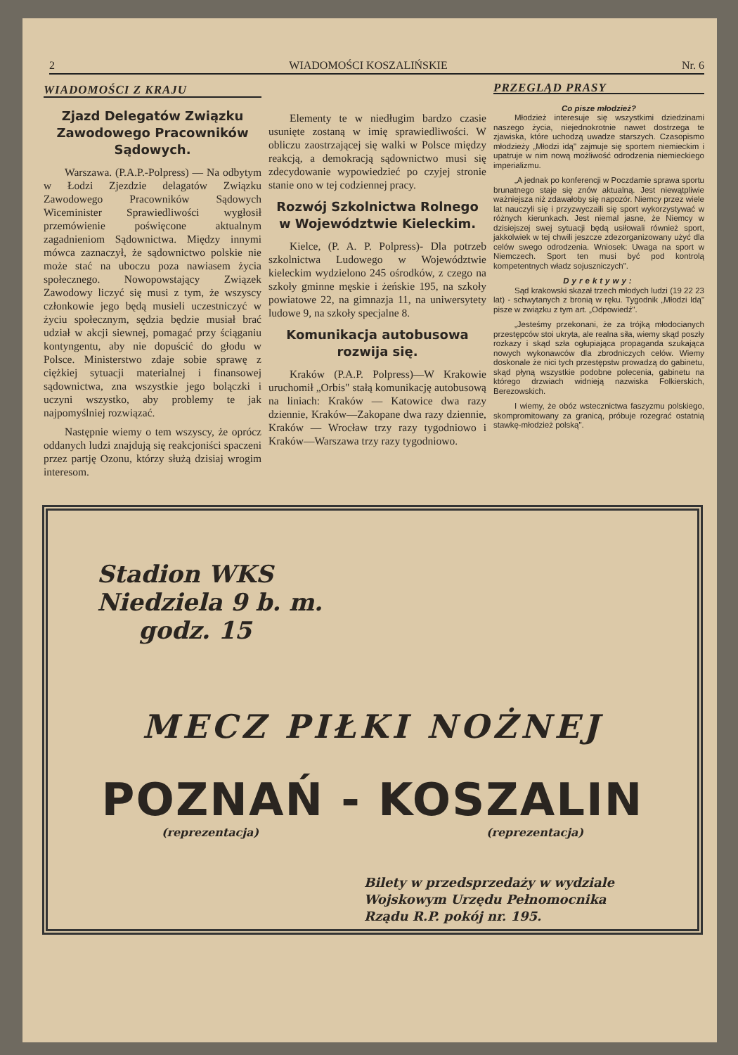2 WIADOMOŚCI KOSZALIŃSKIE Nr. 6
WIADOMOŚCI Z KRAJU
Zjazd Delegatów Związku Zawodowego Pracowników Sądowych.
Warszawa. (P.A.P.-Polpress) — Na odbytym w Łodzi Zjezdzie delagatów Związku Zawodowego Pracowników Sądowych Wiceminister Sprawiedliwości wygłosił przemówienie poświęcone aktualnym zagadnieniom Sądownictwa. Między innymi mówca zaznaczył, że sądownictwo polskie nie może stać na uboczu poza nawiasem życia społecznego. Nowopowstający Związek Zawodowy liczyć się musi z tym, że wszyscy członkowie jego będą musieli uczestniczyć w życiu społecznym, sędzia będzie musiał brać udział w akcji siewnej, pomagać przy ściąganiu kontyngentu, aby nie dopuścić do głodu w Polsce. Ministerstwo zdaje sobie sprawę z ciężkiej sytuacji materialnej i finansowej sądownictwa, zna wszystkie jego bolączki i uczyni wszystko, aby problemy te jak najpomyślniej rozwiązać.
Następnie wiemy o tem wszyscy, że oprócz oddanych ludzi znajdują się reakcjoniści spaczeni przez partję Ozonu, którzy służą dzisiaj wrogim interesom.
Elementy te w niedługim bardzo czasie usunięte zostaną w imię sprawiedliwości. W obliczu zaostrzającej się walki w Polsce między reakcją, a demokracją sądownictwo musi się zdecydowanie wypowiedzieć po czyjej stronie stanie ono w tej codziennej pracy.
Rozwój Szkolnictwa Rolnego w Województwie Kieleckim.
Kielce, (P. A. P. Polpress)- Dla potrzeb szkolnictwa Ludowego w Województwie kieleckim wydzielono 245 ośrodków, z czego na szkoły gminne męskie i żeńskie 195, na szkoły powiatowe 22, na gimnazja 11, na uniwersytety ludowe 9, na szkoły specjalne 8.
Komunikacja autobusowa rozwija się.
Kraków (P.A.P. Polpress)—W Krakowie uruchomił „Orbis" stałą komunikację autobusową na liniach: Kraków — Katowice dwa razy dziennie, Kraków—Zakopane dwa razy dziennie, Kraków — Wrocław trzy razy tygodniowo i Kraków—Warszawa trzy razy tygodniowo.
PRZEGLĄD PRASY
Co pisze młodzież?
Młodzież interesuje się wszystkimi dziedzinami naszego życia, niejednokrotnie nawet dostrzega te zjawiska, które uchodzą uwadze starszych. Czasopismo młodzieży „Młodzi idą" zajmuje się sportem niemieckim i upatruje w nim nową możliwość odrodzenia niemieckiego imperializmu.
„A jednak po konferencji w Poczdamie sprawa sportu brunatnego staje się znów aktualną. Jest niewątpliwie ważniejsza niż zdawałoby się napozór. Niemcy przez wiele lat nauczyli się i przyzwyczaili się sport wykorzystywać w różnych kierunkach. Jest niemal jasne, że Niemcy w dzisiejszej swej sytuacji będą usiłowali również sport, jakkolwiek w tej chwili jeszcze zdezorganizowany użyć dla celów swego odrodzenia. Wniosek: Uwaga na sport w Niemczech. Sport ten musi być pod kontrolą kompetentnych władz sojuszniczych".
Dyrektywy:
Sąd krakowski skazał trzech młodych ludzi (19 22 23 lat) - schwytanych z bronią w ręku. Tygodnik „Młodzi Idą" pisze w związku z tym art. „Odpowiedź".
„Jesteśmy przekonani, że za trójką młodocianych przestępców stoi ukryta, ale realna siła, wiemy skąd poszły rozkazy i skąd szła ogłupiająca propaganda szukająca nowych wykonawców dla zbrodniczych celów. Wiemy doskonale że nici tych przestępstw prowadzą do gabinetu, skąd płyną wszystkie podobne polecenia, gabinetu na którego drzwiach widnieją nazwiska Folkierskich, Berezowskich.
I wiemy, że obóz wstecznictwa faszyzmu polskiego, skompromitowany za granicą, próbuje rozegrać ostatnią stawkę-młodzież polską".
Stadion WKS
Niedziela 9 b. m.
godz. 15
MECZ PIŁKI NOŻNEJ
POZNAŃ - KOSZALIN
(reprezentacja) (reprezentacja)
Bilety w przedsprzedaży w wydziale Wojskowym Urzędu Pełnomocnika Rządu R.P. pokój nr. 195.